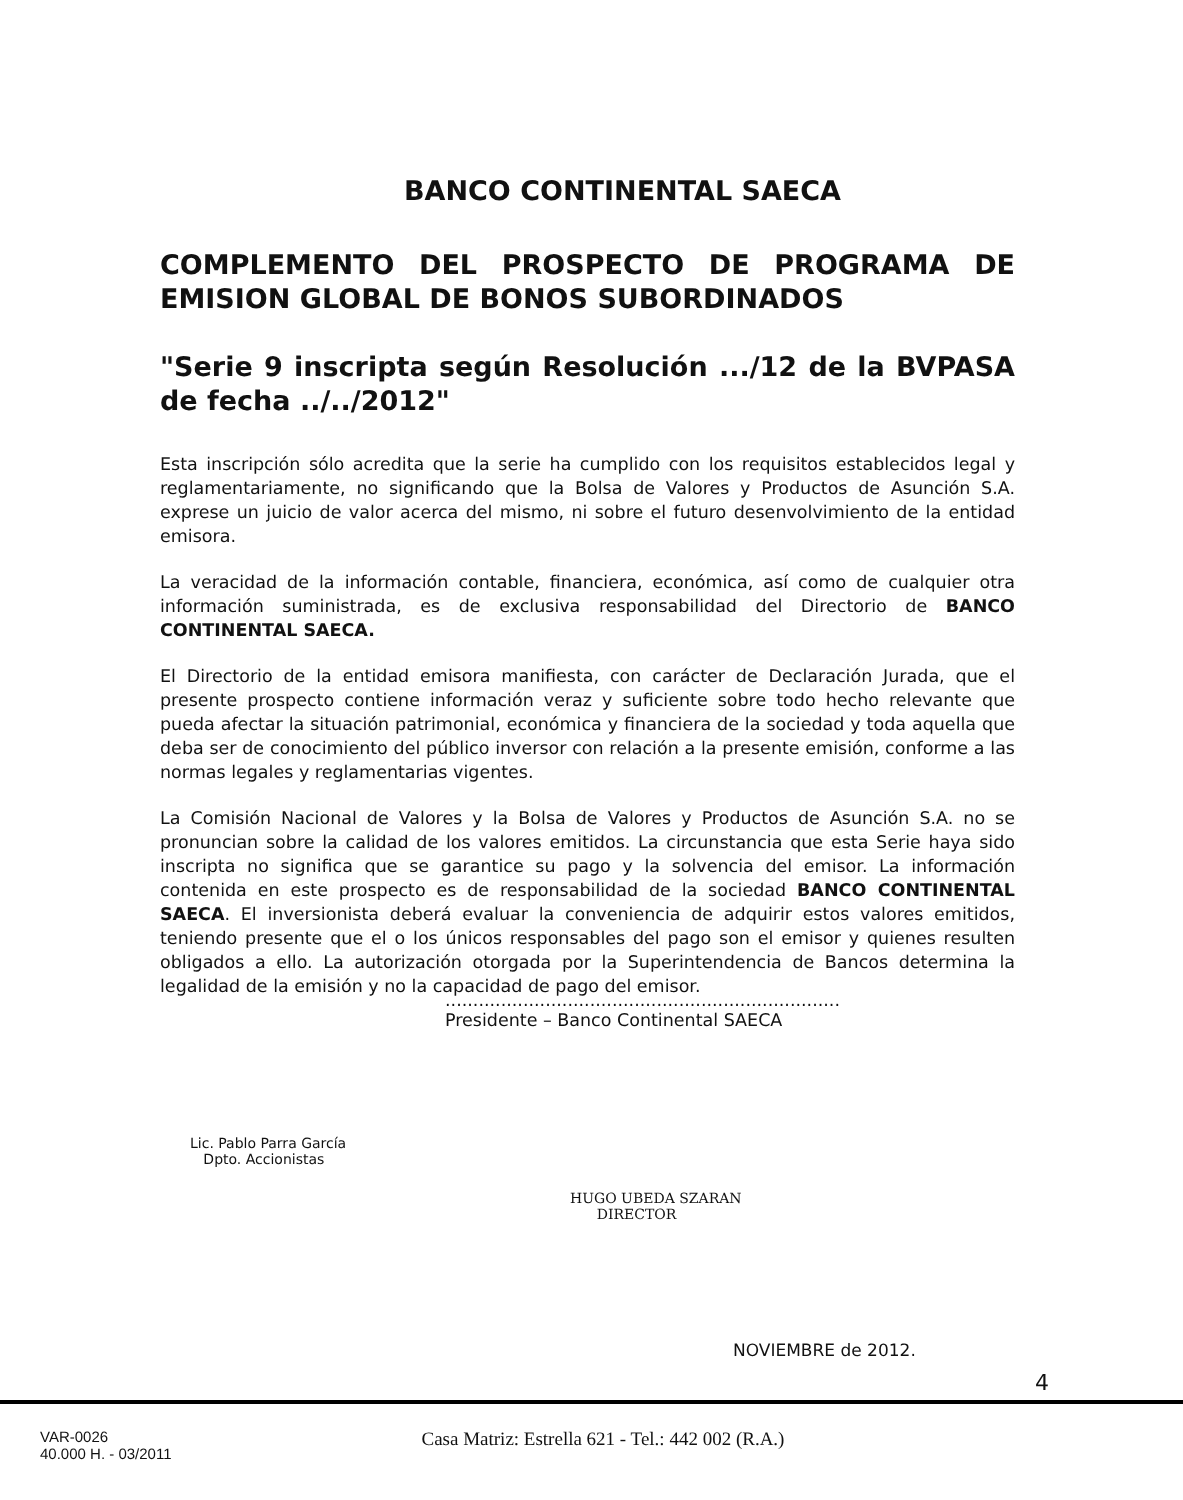BANCO CONTINENTAL SAECA
COMPLEMENTO DEL PROSPECTO DE PROGRAMA DE EMISION GLOBAL DE BONOS SUBORDINADOS
"Serie 9 inscripta según Resolución .../12 de la BVPASA de fecha ../../2012"
Esta inscripción sólo acredita que la serie ha cumplido con los requisitos establecidos legal y reglamentariamente, no significando que la Bolsa de Valores y Productos de Asunción S.A. exprese un juicio de valor acerca del mismo, ni sobre el futuro desenvolvimiento de la entidad emisora.
La veracidad de la información contable, financiera, económica, así como de cualquier otra información suministrada, es de exclusiva responsabilidad del Directorio de BANCO CONTINENTAL SAECA.
El Directorio de la entidad emisora manifiesta, con carácter de Declaración Jurada, que el presente prospecto contiene información veraz y suficiente sobre todo hecho relevante que pueda afectar la situación patrimonial, económica y financiera de la sociedad y toda aquella que deba ser de conocimiento del público inversor con relación a la presente emisión, conforme a las normas legales y reglamentarias vigentes.
La Comisión Nacional de Valores y la Bolsa de Valores y Productos de Asunción S.A. no se pronuncian sobre la calidad de los valores emitidos. La circunstancia que esta Serie haya sido inscripta no significa que se garantice su pago y la solvencia del emisor. La información contenida en este prospecto es de responsabilidad de la sociedad BANCO CONTINENTAL SAECA. El inversionista deberá evaluar la conveniencia de adquirir estos valores emitidos, teniendo presente que el o los únicos responsables del pago son el emisor y quienes resulten obligados a ello. La autorización otorgada por la Superintendencia de Bancos determina la legalidad de la emisión y no la capacidad de pago del emisor.
.......................................................................
Presidente – Banco Continental SAECA
Lic. Pablo Parra García
Dpto. Accionistas
HUGO UBEDA SZARAN
DIRECTOR
NOVIEMBRE de 2012.
4
VAR-0026
40.000 H. - 03/2011
Casa Matriz: Estrella 621 - Tel.: 442 002 (R.A.)